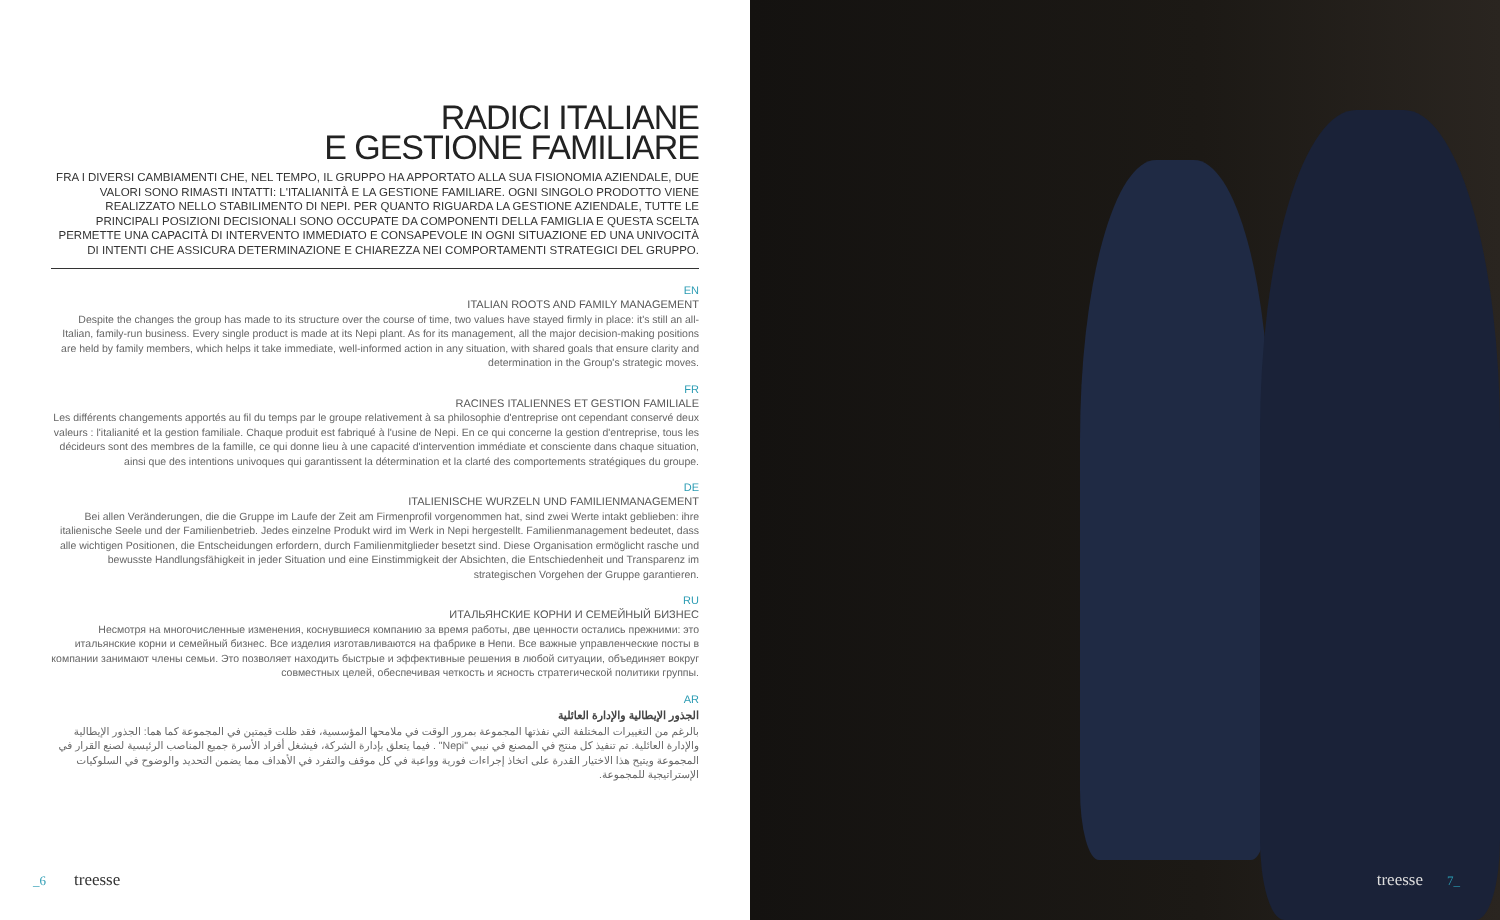RADICI ITALIANE
E GESTIONE FAMILIARE
FRA I DIVERSI CAMBIAMENTI CHE, NEL TEMPO, IL GRUPPO HA APPORTATO ALLA SUA FISIONOMIA AZIENDALE, DUE VALORI SONO RIMASTI INTATTI: L'ITALIANITÀ E LA GESTIONE FAMILIARE. OGNI SINGOLO PRODOTTO VIENE REALIZZATO NELLO STABILIMENTO DI NEPI. PER QUANTO RIGUARDA LA GESTIONE AZIENDALE, TUTTE LE PRINCIPALI POSIZIONI DECISIONALI SONO OCCUPATE DA COMPONENTI DELLA FAMIGLIA E QUESTA SCELTA PERMETTE UNA CAPACITÀ DI INTERVENTO IMMEDIATO E CONSAPEVOLE IN OGNI SITUAZIONE ED UNA UNIVOCITÀ DI INTENTI CHE ASSICURA DETERMINAZIONE E CHIAREZZA NEI COMPORTAMENTI STRATEGICI DEL GRUPPO.
EN
ITALIAN ROOTS AND FAMILY MANAGEMENT
Despite the changes the group has made to its structure over the course of time, two values have stayed firmly in place: it's still an all-Italian, family-run business. Every single product is made at its Nepi plant. As for its management, all the major decision-making positions are held by family members, which helps it take immediate, well-informed action in any situation, with shared goals that ensure clarity and determination in the Group's strategic moves.
FR
RACINES ITALIENNES ET GESTION FAMILIALE
Les différents changements apportés au fil du temps par le groupe relativement à sa philosophie d'entreprise ont cependant conservé deux valeurs : l'italianité et la gestion familiale. Chaque produit est fabriqué à l'usine de Nepi. En ce qui concerne la gestion d'entreprise, tous les décideurs sont des membres de la famille, ce qui donne lieu à une capacité d'intervention immédiate et consciente dans chaque situation, ainsi que des intentions univoques qui garantissent la détermination et la clarté des comportements stratégiques du groupe.
DE
ITALIENISCHE WURZELN UND FAMILIENMANAGEMENT
Bei allen Veränderungen, die die Gruppe im Laufe der Zeit am Firmenprofil vorgenommen hat, sind zwei Werte intakt geblieben: ihre italienische Seele und der Familienbetrieb. Jedes einzelne Produkt wird im Werk in Nepi hergestellt. Familienmanagement bedeutet, dass alle wichtigen Positionen, die Entscheidungen erfordern, durch Familienmitglieder besetzt sind. Diese Organisation ermöglicht rasche und bewusste Handlungsfähigkeit in jeder Situation und eine Einstimmigkeit der Absichten, die Entschiedenheit und Transparenz im strategischen Vorgehen der Gruppe garantieren.
RU
ИТАЛЬЯНСКИЕ КОРНИ И СЕМЕЙНЫЙ БИЗНЕС
Несмотря на многочисленные изменения, коснувшиеся компанию за время работы, две ценности остались прежними: это итальянские корни и семейный бизнес. Все изделия изготавливаются на фабрике в Непи. Все важные управленческие посты в компании занимают члены семьи. Это позволяет находить быстрые и эффективные решения в любой ситуации, объединяет вокруг совместных целей, обеспечивая четкость и ясность стратегической политики группы.
AR
الجذور الإيطالية والإدارة العائلية
بالرغم من التغييرات المختلفة التي نفذتها المجموعة بمرور الوقت في ملامحها المؤسسية، فقد ظلت قيمتين في المجموعة كما هما: الجذور الإيطالية والإدارة العائلية. تم تنفيذ كل منتج في المصنع في نيبي "Nepi" . فيما يتعلق بإدارة الشركة، فيشغل أفراد الأسرة جميع المناصب الرئيسية لصنع القرار في المجموعة ويتيح هذا الاختيار القدرة على اتخاذ إجراءات فورية وواعية في كل موقف والتفرد في الأهداف مما يضمن التحديد والوضوح في السلوكيات الإستراتيجية للمجموعة.
_6 treesse
treesse 7_